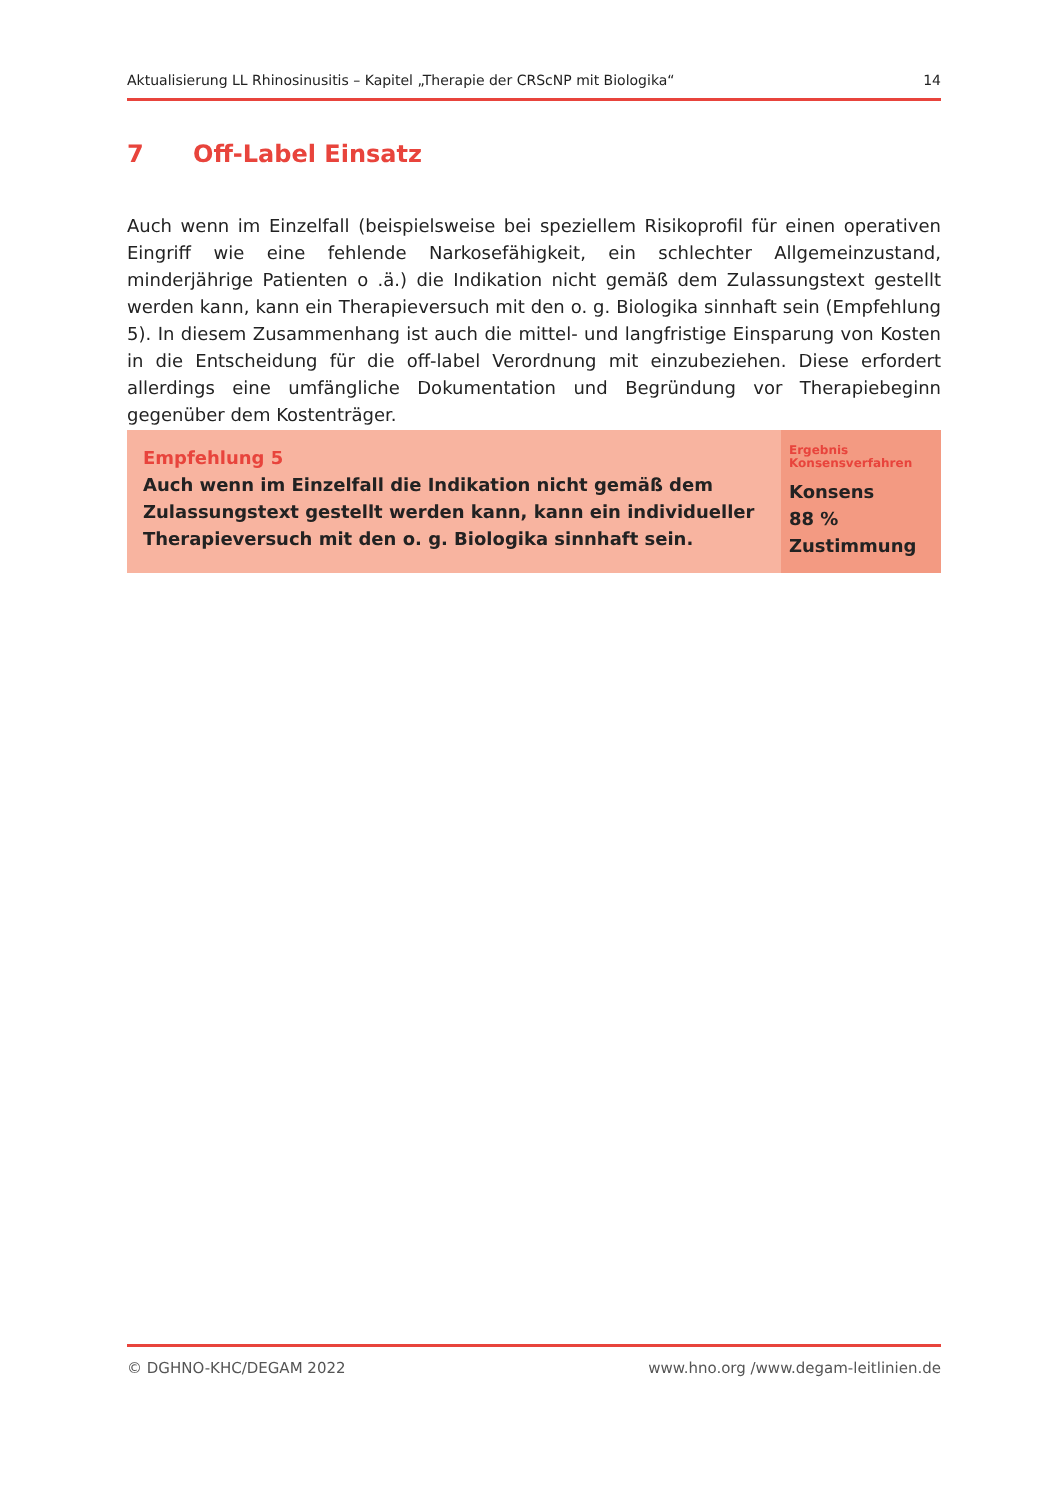Aktualisierung LL Rhinosinusitis – Kapitel „Therapie der CRScNP mit Biologika“ 14
7 Off-Label Einsatz
Auch wenn im Einzelfall (beispielsweise bei speziellem Risikoprofil für einen operativen Eingriff wie eine fehlende Narkosefähigkeit, ein schlechter Allgemeinzustand, minderjährige Patienten o .ä.) die Indikation nicht gemäß dem Zulassungstext gestellt werden kann, kann ein Therapieversuch mit den o. g. Biologika sinnhaft sein (Empfehlung 5). In diesem Zusammenhang ist auch die mittel- und langfristige Einsparung von Kosten in die Entscheidung für die off-label Verordnung mit einzubeziehen. Diese erfordert allerdings eine umfängliche Dokumentation und Begründung vor Therapiebeginn gegenüber dem Kostenträger.
| Empfehlung 5 Auch wenn im Einzelfall die Indikation nicht gemäß dem Zulassungstext gestellt werden kann, kann ein individueller Therapieversuch mit den o. g. Biologika sinnhaft sein. | Ergebnis Konsensverfahren Konsens 88 % Zustimmung |
© DGHNO-KHC/DEGAM 2022 www.hno.org /www.degam-leitlinien.de